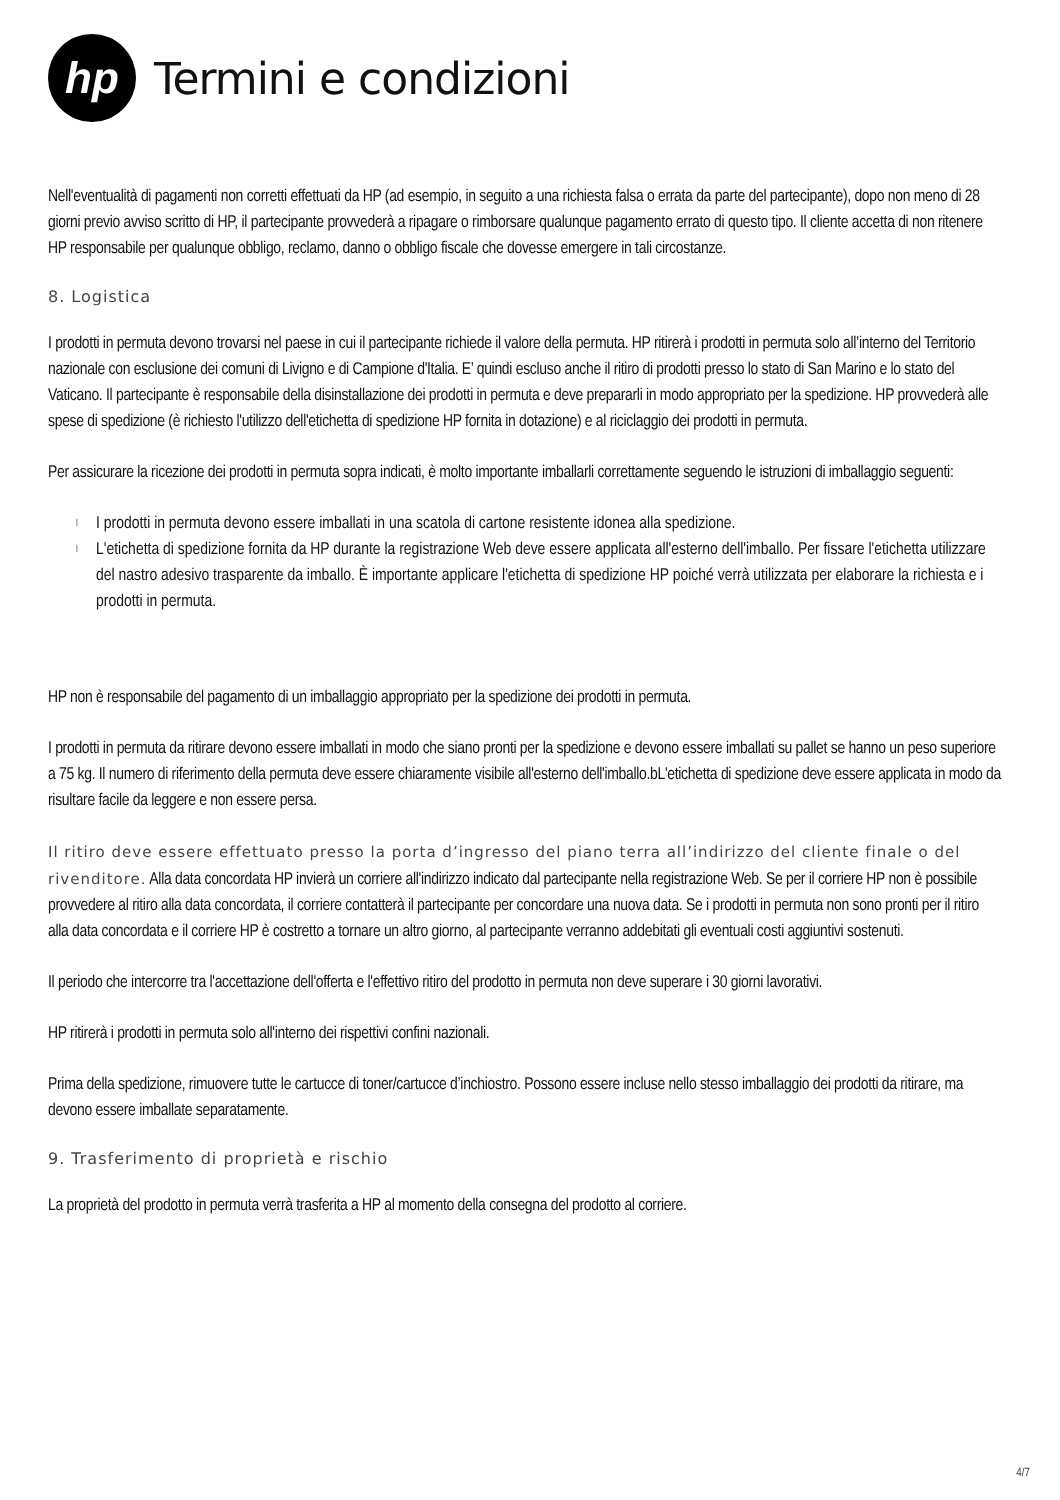hp
Termini e condizioni
Nell'eventualità di pagamenti non corretti effettuati da HP (ad esempio, in seguito a una richiesta falsa o errata da parte del partecipante), dopo non meno di 28 giorni previo avviso scritto di HP, il partecipante provvederà a ripagare o rimborsare qualunque pagamento errato di questo tipo. Il cliente accetta di non ritenere HP responsabile per qualunque obbligo, reclamo, danno o obbligo fiscale che dovesse emergere in tali circostanze.
8. Logistica
I prodotti in permuta devono trovarsi nel paese in cui il partecipante richiede il valore della permuta. HP ritirerà i prodotti in permuta solo all’interno del Territorio nazionale con esclusione dei comuni di Livigno e di Campione d'Italia. E’ quindi escluso anche il ritiro di prodotti presso lo stato di San Marino e lo stato del Vaticano. Il partecipante è responsabile della disinstallazione dei prodotti in permuta e deve prepararli in modo appropriato per la spedizione. HP provvederà alle spese di spedizione (è richiesto l'utilizzo dell'etichetta di spedizione HP fornita in dotazione) e al riciclaggio dei prodotti in permuta.
Per assicurare la ricezione dei prodotti in permuta sopra indicati, è molto importante imballarli correttamente seguendo le istruzioni di imballaggio seguenti:
l I prodotti in permuta devono essere imballati in una scatola di cartone resistente idonea alla spedizione.
l L'etichetta di spedizione fornita da HP durante la registrazione Web deve essere applicata all'esterno dell'imballo. Per fissare l'etichetta utilizzare del nastro adesivo trasparente da imballo. È importante applicare l'etichetta di spedizione HP poiché verrà utilizzata per elaborare la richiesta e i prodotti in permuta.
HP non è responsabile del pagamento di un imballaggio appropriato per la spedizione dei prodotti in permuta.
I prodotti in permuta da ritirare devono essere imballati in modo che siano pronti per la spedizione e devono essere imballati su pallet se hanno un peso superiore a 75 kg. Il numero di riferimento della permuta deve essere chiaramente visibile all'esterno dell'imballo.bL'etichetta di spedizione deve essere applicata in modo da risultare facile da leggere e non essere persa.
Il ritiro deve essere effettuato presso la porta d’ingresso del piano terra all’indirizzo del cliente finale o del rivenditore. Alla data concordata HP invierà un corriere all'indirizzo indicato dal partecipante nella registrazione Web. Se per il corriere HP non è possibile provvedere al ritiro alla data concordata, il corriere contatterà il partecipante per concordare una nuova data. Se i prodotti in permuta non sono pronti per il ritiro alla data concordata e il corriere HP è costretto a tornare un altro giorno, al partecipante verranno addebitati gli eventuali costi aggiuntivi sostenuti.
Il periodo che intercorre tra l'accettazione dell'offerta e l'effettivo ritiro del prodotto in permuta non deve superare i 30 giorni lavorativi.
HP ritirerà i prodotti in permuta solo all'interno dei rispettivi confini nazionali.
Prima della spedizione, rimuovere tutte le cartucce di toner/cartucce d’inchiostro. Possono essere incluse nello stesso imballaggio dei prodotti da ritirare, ma devono essere imballate separatamente.
9. Trasferimento di proprietà e rischio
La proprietà del prodotto in permuta verrà trasferita a HP al momento della consegna del prodotto al corriere.
4/7